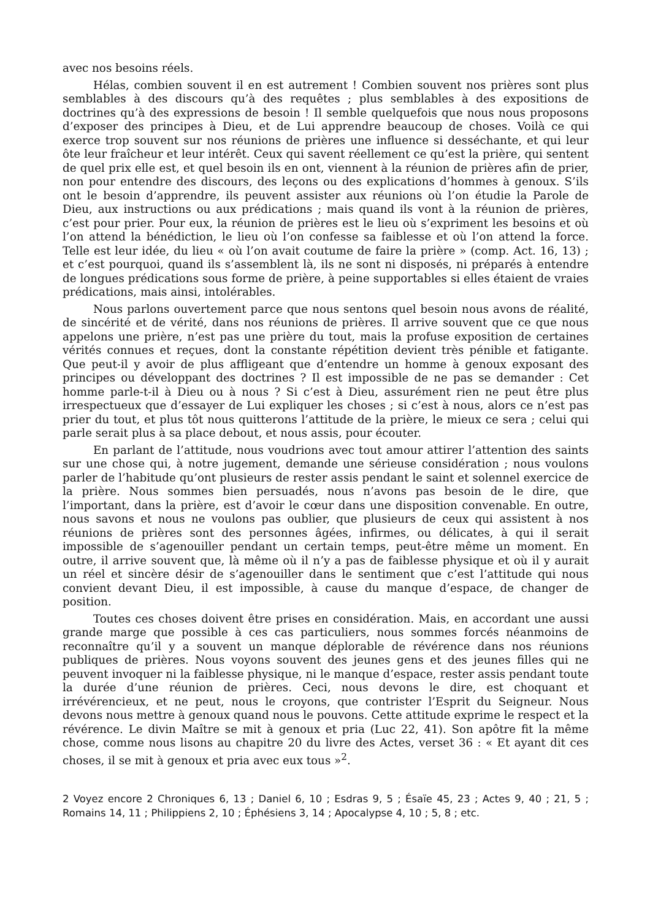avec nos besoins réels.
Hélas, combien souvent il en est autrement ! Combien souvent nos prières sont plus semblables à des discours qu’à des requêtes ; plus semblables à des expositions de doctrines qu’à des expressions de besoin ! Il semble quelquefois que nous nous proposons d’exposer des principes à Dieu, et de Lui apprendre beaucoup de choses. Voilà ce qui exerce trop souvent sur nos réunions de prières une influence si desséchante, et qui leur ôte leur fraîcheur et leur intérêt. Ceux qui savent réellement ce qu’est la prière, qui sentent de quel prix elle est, et quel besoin ils en ont, viennent à la réunion de prières afin de prier, non pour entendre des discours, des leçons ou des explications d’hommes à genoux. S’ils ont le besoin d’apprendre, ils peuvent assister aux réunions où l’on étudie la Parole de Dieu, aux instructions ou aux prédications ; mais quand ils vont à la réunion de prières, c’est pour prier. Pour eux, la réunion de prières est le lieu où s’expriment les besoins et où l’on attend la bénédiction, le lieu où l’on confesse sa faiblesse et où l’on attend la force. Telle est leur idée, du lieu « où l’on avait coutume de faire la prière » (comp. Act. 16, 13) ; et c’est pourquoi, quand ils s’assemblent là, ils ne sont ni disposés, ni préparés à entendre de longues prédications sous forme de prière, à peine supportables si elles étaient de vraies prédications, mais ainsi, intolérables.
Nous parlons ouvertement parce que nous sentons quel besoin nous avons de réalité, de sincérité et de vérité, dans nos réunions de prières. Il arrive souvent que ce que nous appelons une prière, n’est pas une prière du tout, mais la profuse exposition de certaines vérités connues et reçues, dont la constante répétition devient très pénible et fatigante. Que peut-il y avoir de plus affligeant que d’entendre un homme à genoux exposant des principes ou développant des doctrines ? Il est impossible de ne pas se demander : Cet homme parle-t-il à Dieu ou à nous ? Si c’est à Dieu, assurément rien ne peut être plus irrespectueux que d’essayer de Lui expliquer les choses ; si c’est à nous, alors ce n’est pas prier du tout, et plus tôt nous quitterons l’attitude de la prière, le mieux ce sera ; celui qui parle serait plus à sa place debout, et nous assis, pour écouter.
En parlant de l’attitude, nous voudrions avec tout amour attirer l’attention des saints sur une chose qui, à notre jugement, demande une sérieuse considération ; nous voulons parler de l’habitude qu’ont plusieurs de rester assis pendant le saint et solennel exercice de la prière. Nous sommes bien persuadés, nous n’avons pas besoin de le dire, que l’important, dans la prière, est d’avoir le cœur dans une disposition convenable. En outre, nous savons et nous ne voulons pas oublier, que plusieurs de ceux qui assistent à nos réunions de prières sont des personnes âgées, infirmes, ou délicates, à qui il serait impossible de s’agenouiller pendant un certain temps, peut-être même un moment. En outre, il arrive souvent que, là même où il n’y a pas de faiblesse physique et où il y aurait un réel et sincère désir de s’agenouiller dans le sentiment que c’est l’attitude qui nous convient devant Dieu, il est impossible, à cause du manque d’espace, de changer de position.
Toutes ces choses doivent être prises en considération. Mais, en accordant une aussi grande marge que possible à ces cas particuliers, nous sommes forcés néanmoins de reconnaître qu’il y a souvent un manque déplorable de révérence dans nos réunions publiques de prières. Nous voyons souvent des jeunes gens et des jeunes filles qui ne peuvent invoquer ni la faiblesse physique, ni le manque d’espace, rester assis pendant toute la durée d’une réunion de prières. Ceci, nous devons le dire, est choquant et irrévérencieux, et ne peut, nous le croyons, que contrister l’Esprit du Seigneur. Nous devons nous mettre à genoux quand nous le pouvons. Cette attitude exprime le respect et la révérence. Le divin Maître se mit à genoux et pria (Luc 22, 41). Son apôtre fit la même chose, comme nous lisons au chapitre 20 du livre des Actes, verset 36 : « Et ayant dit ces choses, il se mit à genoux et pria avec eux tous »<sup>2</sup>.
2 Voyez encore 2 Chroniques 6, 13 ; Daniel 6, 10 ; Esdras 9, 5 ; Ésaïe 45, 23 ; Actes 9, 40 ; 21, 5 ; Romains 14, 11 ; Philippiens 2, 10 ; Éphésiens 3, 14 ; Apocalypse 4, 10 ; 5, 8 ; etc.